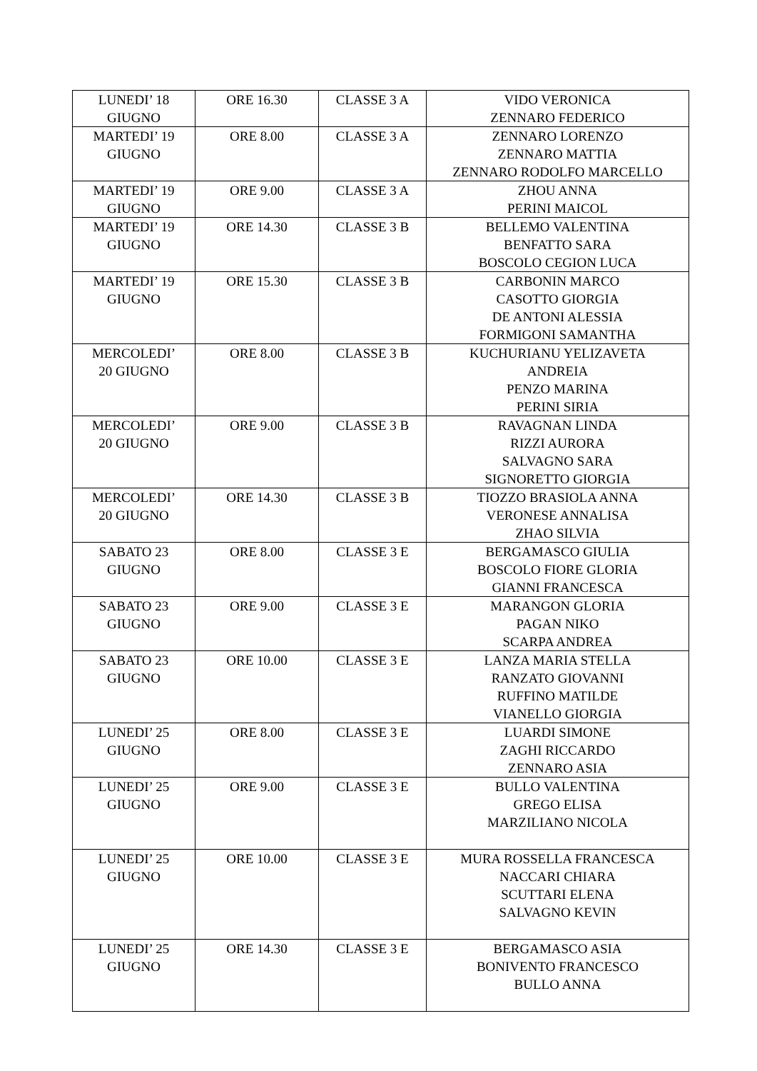| LUNEDI’ 18 GIUGNO | ORE 16.30 | CLASSE 3 A | VIDO VERONICA ZENNARO FEDERICO |
| MARTEDI’ 19 GIUGNO | ORE 8.00 | CLASSE 3 A | ZENNARO LORENZO ZENNARO MATTIA ZENNARO RODOLFO MARCELLO |
| MARTEDI’ 19 GIUGNO | ORE 9.00 | CLASSE 3 A | ZHOU ANNA PERINI MAICOL |
| MARTEDI’ 19 GIUGNO | ORE 14.30 | CLASSE 3 B | BELLEMO VALENTINA BENFATTO SARA BOSCOLO CEGION LUCA |
| MARTEDI’ 19 GIUGNO | ORE 15.30 | CLASSE 3 B | CARBONIN MARCO CASOTTO GIORGIA DE ANTONI ALESSIA FORMIGONI SAMANTHA |
| MERCOLEDI’ 20 GIUGNO | ORE 8.00 | CLASSE 3 B | KUCHURIANU YELIZAVETA ANDREIA PENZO MARINA PERINI SIRIA |
| MERCOLEDI’ 20 GIUGNO | ORE 9.00 | CLASSE 3 B | RAVAGNAN LINDA RIZZI AURORA SALVAGNO SARA SIGNORETTO GIORGIA |
| MERCOLEDI’ 20 GIUGNO | ORE 14.30 | CLASSE 3 B | TIOZZO BRASIOLA ANNA VERONESE ANNALISA ZHAO SILVIA |
| SABATO 23 GIUGNO | ORE 8.00 | CLASSE 3 E | BERGAMASCO GIULIA BOSCOLO FIORE GLORIA GIANNI FRANCESCA |
| SABATO 23 GIUGNO | ORE 9.00 | CLASSE 3 E | MARANGON GLORIA PAGAN NIKO SCARPA ANDREA |
| SABATO 23 GIUGNO | ORE 10.00 | CLASSE 3 E | LANZA MARIA STELLA RANZATO GIOVANNI RUFFINO MATILDE VIANELLO GIORGIA |
| LUNEDI’ 25 GIUGNO | ORE 8.00 | CLASSE 3 E | LUARDI SIMONE ZAGHI RICCARDO ZENNARO ASIA |
| LUNEDI’ 25 GIUGNO | ORE 9.00 | CLASSE 3 E | BULLO VALENTINA GREGO ELISA MARZILIANO NICOLA |
| LUNEDI’ 25 GIUGNO | ORE 10.00 | CLASSE 3 E | MURA ROSSELLA FRANCESCA NACCARI CHIARA SCUTTARI ELENA SALVAGNO KEVIN |
| LUNEDI’ 25 GIUGNO | ORE 14.30 | CLASSE 3 E | BERGAMASCO ASIA BONIVENTO FRANCESCO BULLO ANNA |